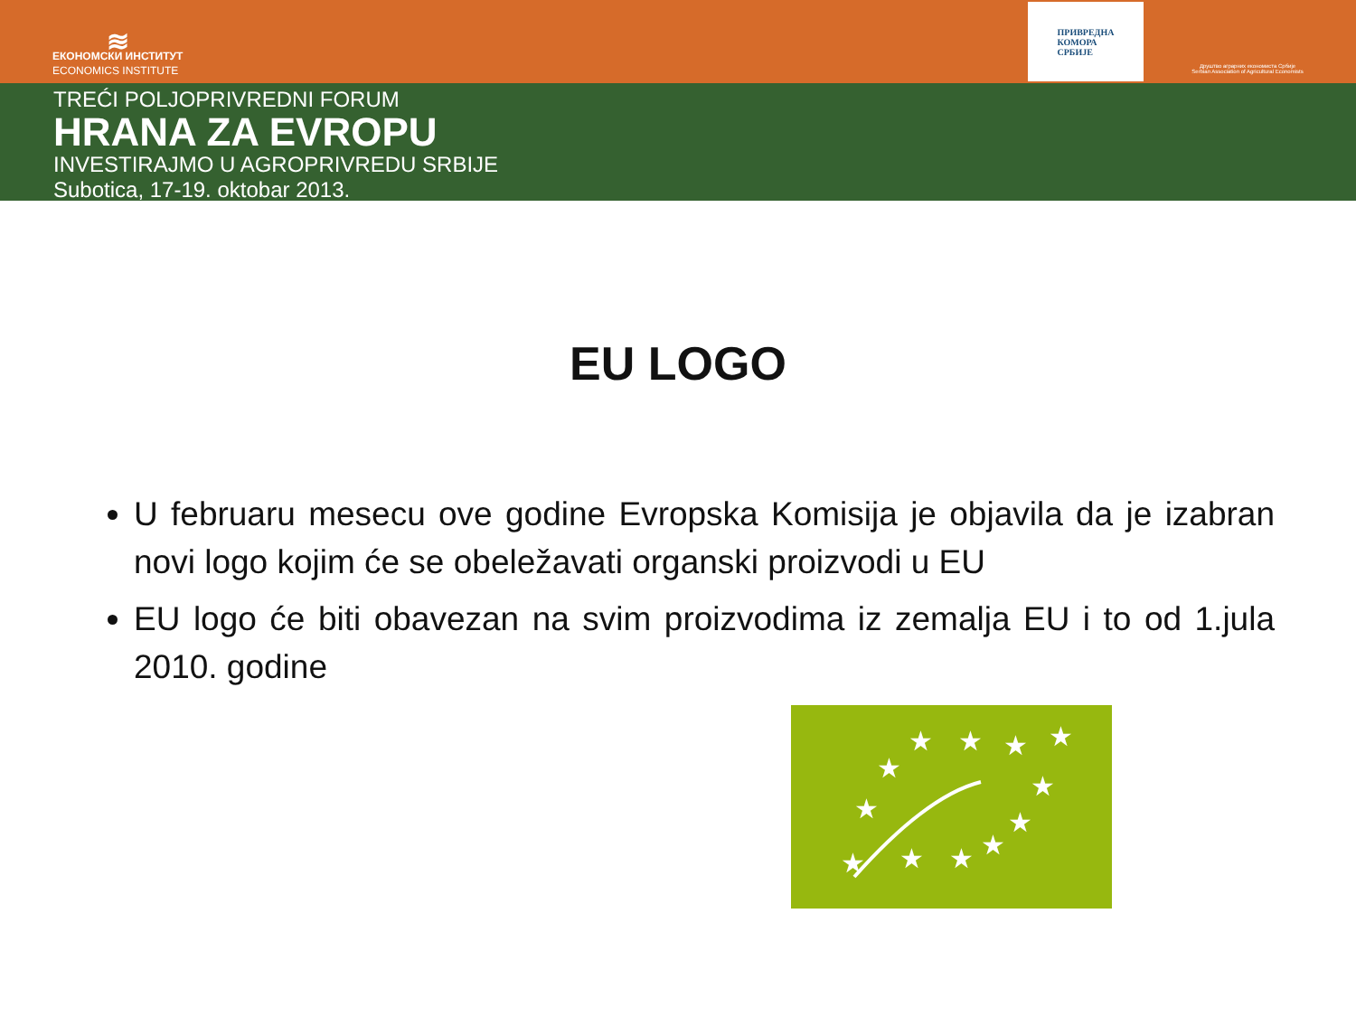≋
ЕКОНОМСКИ ИНСТИТУТ
ECONOMICS INSTITUTE
ПРИВРЕДНА
КОМОРА
СРБИЈЕ
Друштво аграрних економиста Србије
Serbian Association of Agricultural Economists
TREĆI POLJOPRIVREDNI FORUM
HRANA ZA EVROPU
INVESTIRAJMO U AGROPRIVREDU SRBIJE
Subotica, 17-19. oktobar 2013.
EU LOGO
U februaru mesecu ove godine Evropska Komisija je objavila da je izabran novi logo kojim će se obeležavati organski proizvodi u EU
EU logo će biti obavezan na svim proizvodima iz zemalja EU i to od 1.jula 2010. godine
★
★
★
★
★
★
★
★
★
★
★
★